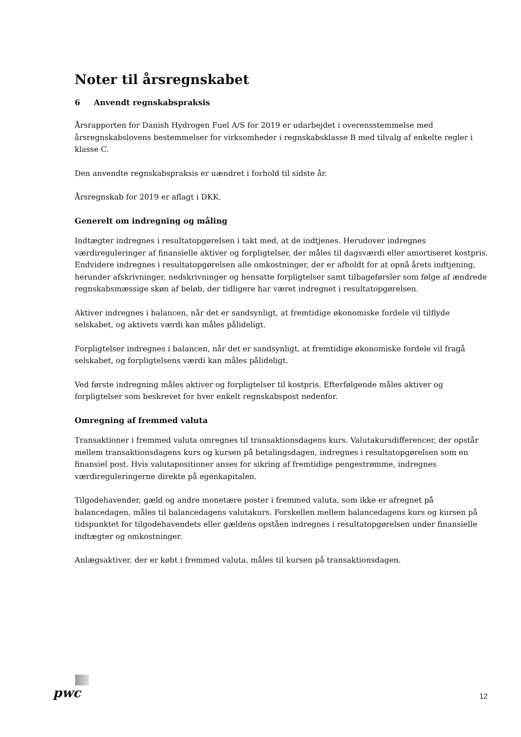Noter til årsregnskabet
6 Anvendt regnskabspraksis
Årsrapporten for Danish Hydrogen Fuel A/S for 2019 er udarbejdet i overensstemmelse med årsregnskabslovens bestemmelser for virksomheder i regnskabsklasse B med tilvalg af enkelte regler i klasse C.
Den anvendte regnskabspraksis er uændret i forhold til sidste år.
Årsregnskab for 2019 er aflagt i DKK.
Generelt om indregning og måling
Indtægter indregnes i resultatopgørelsen i takt med, at de indtjenes. Herudover indregnes værdireguleringer af finansielle aktiver og forpligtelser, der måles til dagsværdi eller amortiseret kostpris. Endvidere indregnes i resultatopgørelsen alle omkostninger, der er afholdt for at opnå årets indtjening, herunder afskrivninger, nedskrivninger og hensatte forpligtelser samt tilbageførsler som følge af ændrede regnskabsmæssige skøn af beløb, der tidligere har været indregnet i resultatopgørelsen.
Aktiver indregnes i balancen, når det er sandsynligt, at fremtidige økonomiske fordele vil tilflyde selskabet, og aktivets værdi kan måles pålideligt.
Forpligtelser indregnes i balancen, når det er sandsynligt, at fremtidige økonomiske fordele vil fragå selskabet, og forpligtelsens værdi kan måles pålideligt.
Ved første indregning måles aktiver og forpligtelser til kostpris. Efterfølgende måles aktiver og forpligtelser som beskrevet for hver enkelt regnskabspost nedenfor.
Omregning af fremmed valuta
Transaktioner i fremmed valuta omregnes til transaktionsdagens kurs. Valutakursdifferencer, der opstår mellem transaktionsdagens kurs og kursen på betalingsdagen, indregnes i resultatopgørelsen som en finansiel post. Hvis valutapositioner anses for sikring af fremtidige pengestrømme, indregnes værdireguleringerne direkte på egenkapitalen.
Tilgodehavender, gæld og andre monetære poster i fremmed valuta, som ikke er afregnet på balancedagen, måles til balancedagens valutakurs. Forskellen mellem balancedagens kurs og kursen på tidspunktet for tilgodehavendets eller gældens opståen indregnes i resultatopgørelsen under finansielle indtægter og omkostninger.
Anlægsaktiver, der er købt i fremmed valuta, måles til kursen på transaktionsdagen.
pwc
12